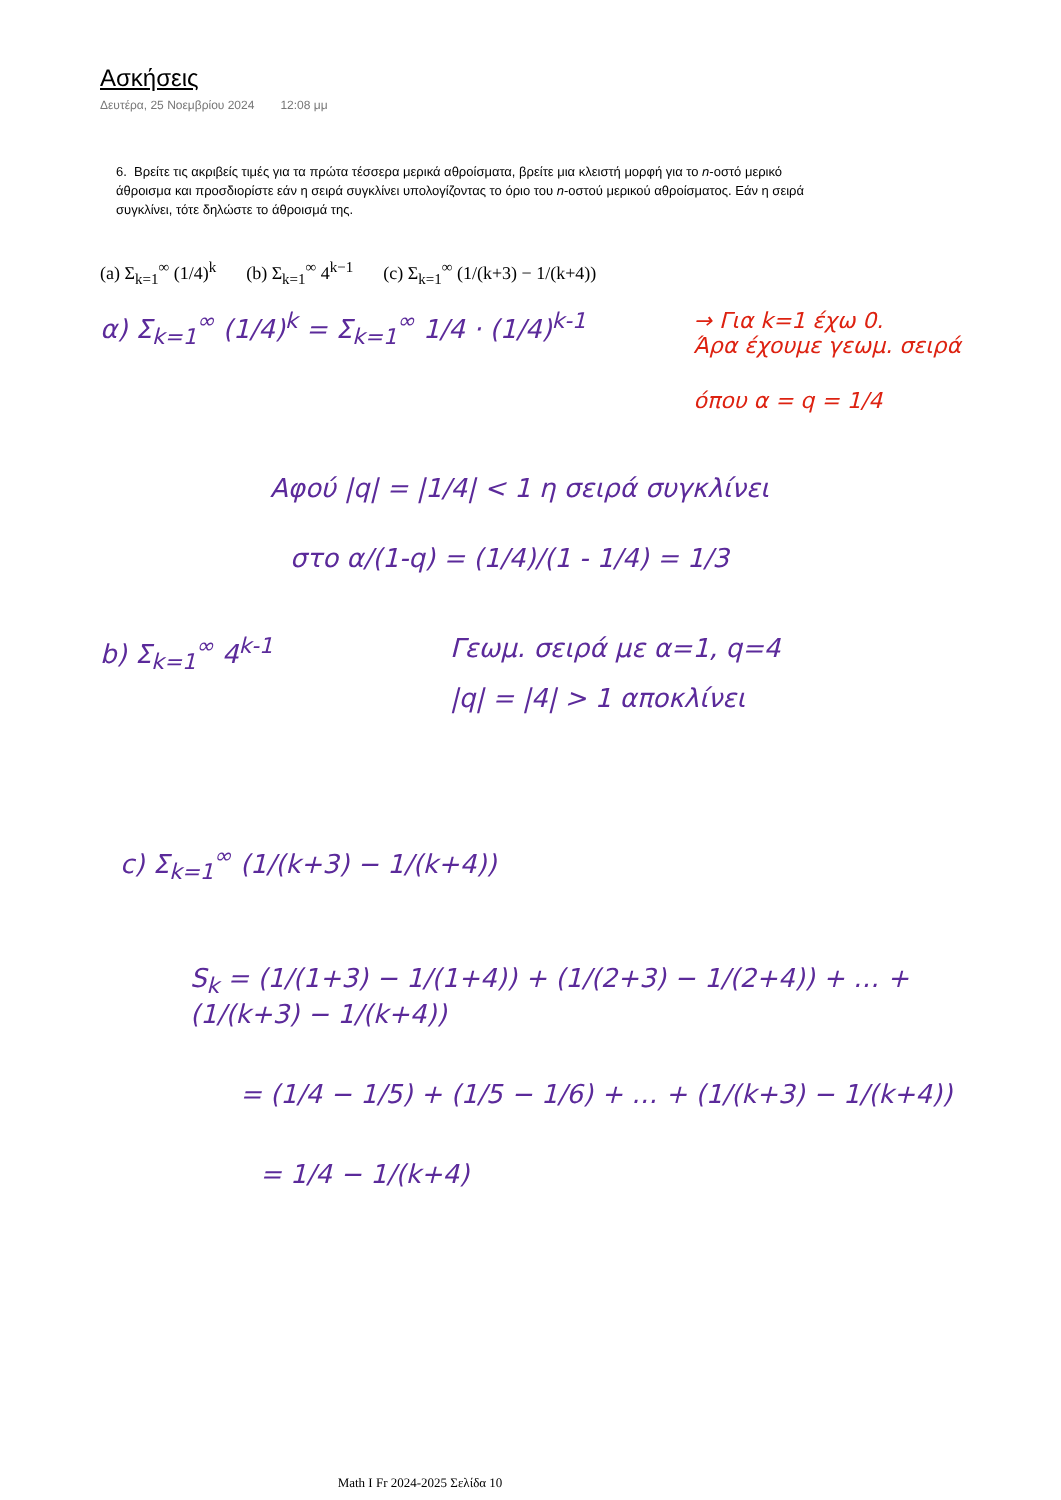Ασκήσεις
Δευτέρα, 25 Νοεμβρίου 2024 12:08 μμ
6. Βρείτε τις ακριβείς τιμές για τα πρώτα τέσσερα μερικά αθροίσματα, βρείτε μια κλειστή μορφή για το n-οστό μερικό άθροισμα και προσδιορίστε εάν η σειρά συγκλίνει υπολογίζοντας το όριο του n-οστού μερικού αθροίσματος. Εάν η σειρά συγκλίνει, τότε δηλώστε το άθροισμά της.
(a) Σ<sub>k=1</sub><sup>∞</sup> (1/4)<sup>k</sup> (b) Σ<sub>k=1</sub><sup>∞</sup> 4<sup>k−1</sup> (c) Σ<sub>k=1</sub><sup>∞</sup> (1/(k+3) − 1/(k+4))
α) Σ<sub>k=1</sub><sup>∞</sup> (1/4)<sup>k</sup> = Σ<sub>k=1</sub><sup>∞</sup> 1/4 · (1/4)<sup>k-1</sup>
→ Για k=1 έχω 0.
Άρα έχουμε γεωμ. σειρά
όπου α = q = 1/4
Αφού |q| = |1/4| < 1 η σειρά συγκλίνει
στο α/(1-q) = (1/4)/(1 - 1/4) = 1/3
b) Σ<sub>k=1</sub><sup>∞</sup> 4<sup>k-1</sup> Γεωμ. σειρά με α=1, q=4
|q| = |4| > 1 αποκλίνει
c) Σ<sub>k=1</sub><sup>∞</sup> (1/(k+3) − 1/(k+4))
S<sub>k</sub> = (1/(1+3) − 1/(1+4)) + (1/(2+3) − 1/(2+4)) + … + (1/(k+3) − 1/(k+4))
= (1/4 − 1/5) + (1/5 − 1/6) + … + (1/(k+3) − 1/(k+4))
= 1/4 − 1/(k+4)
Math I Fr 2024-2025 Σελίδα 10